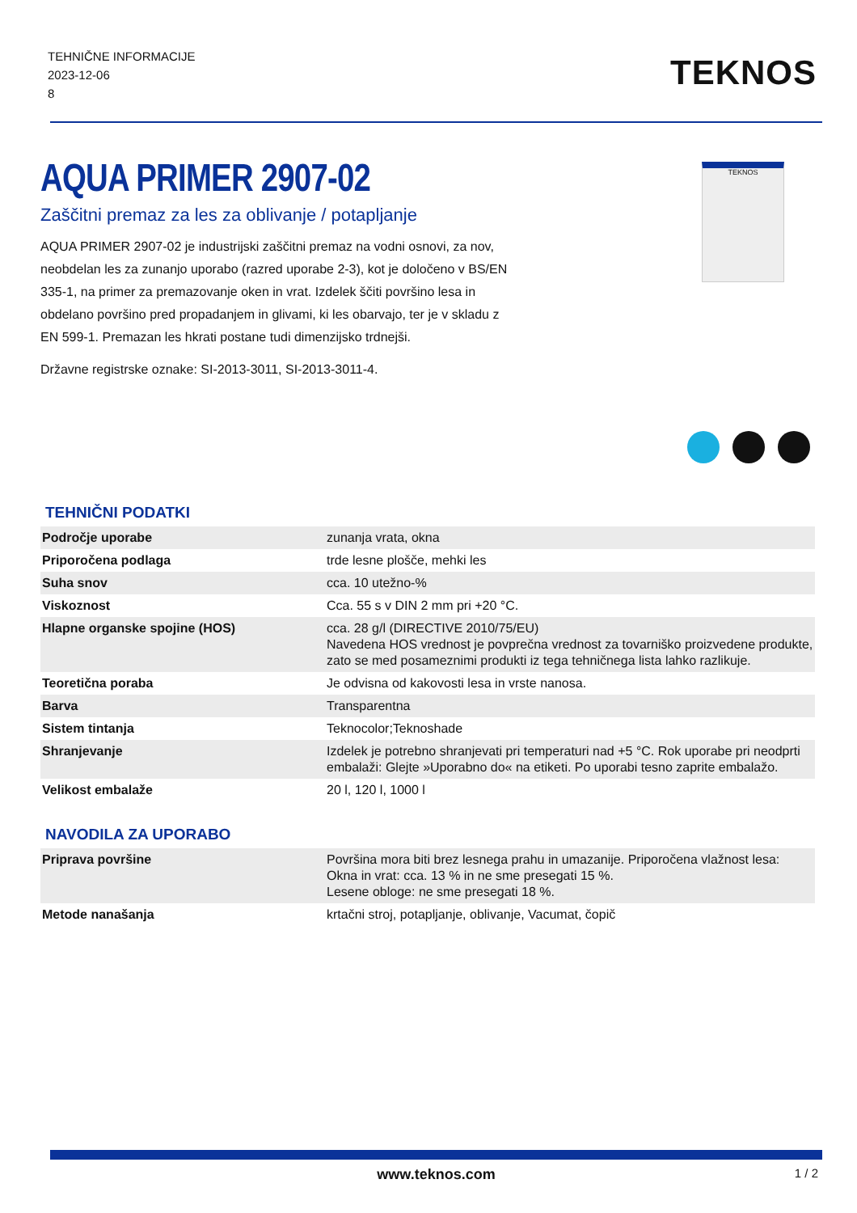TEHNIČNE INFORMACIJE
2023-12-06
8
TEKNOS
AQUA PRIMER 2907-02
Zaščitni premaz za les za oblivanje / potapljanje
AQUA PRIMER 2907-02 je industrijski zaščitni premaz na vodni osnovi, za nov, neobdelan les za zunanjo uporabo (razred uporabe 2-3), kot je določeno v BS/EN 335-1, na primer za premazovanje oken in vrat. Izdelek ščiti površino lesa in obdelano površino pred propadanjem in glivami, ki les obarvajo, ter je v skladu z EN 599-1. Premazan les hkrati postane tudi dimenzijsko trdnejši.
Državne registrske oznake: SI-2013-3011, SI-2013-3011-4.
TEKNOS
TEHNIČNI PODATKI
| Področje uporabe | zunanja vrata, okna |
| Priporočena podlaga | trde lesne plošče, mehki les |
| Suha snov | cca. 10 utežno-% |
| Viskoznost | Cca. 55 s v DIN 2 mm pri +20 °C. |
| Hlapne organske spojine (HOS) | cca. 28 g/l (DIRECTIVE 2010/75/EU) Navedena HOS vrednost je povprečna vrednost za tovarniško proizvedene produkte, zato se med posameznimi produkti iz tega tehničnega lista lahko razlikuje. |
| Teoretična poraba | Je odvisna od kakovosti lesa in vrste nanosa. |
| Barva | Transparentna |
| Sistem tintanja | Teknocolor;Teknoshade |
| Shranjevanje | Izdelek je potrebno shranjevati pri temperaturi nad +5 °C. Rok uporabe pri neodprti embalaži: Glejte »Uporabno do« na etiketi. Po uporabi tesno zaprite embalažo. |
| Velikost embalaže | 20 l, 120 l, 1000 l |
NAVODILA ZA UPORABO
| Priprava površine | Površina mora biti brez lesnega prahu in umazanije. Priporočena vlažnost lesa: Okna in vrat: cca. 13 % in ne sme presegati 15 %. Lesene obloge: ne sme presegati 18 %. |
| Metode nanašanja | krtačni stroj, potapljanje, oblivanje, Vacumat, čopič |
www.teknos.com 1 / 2